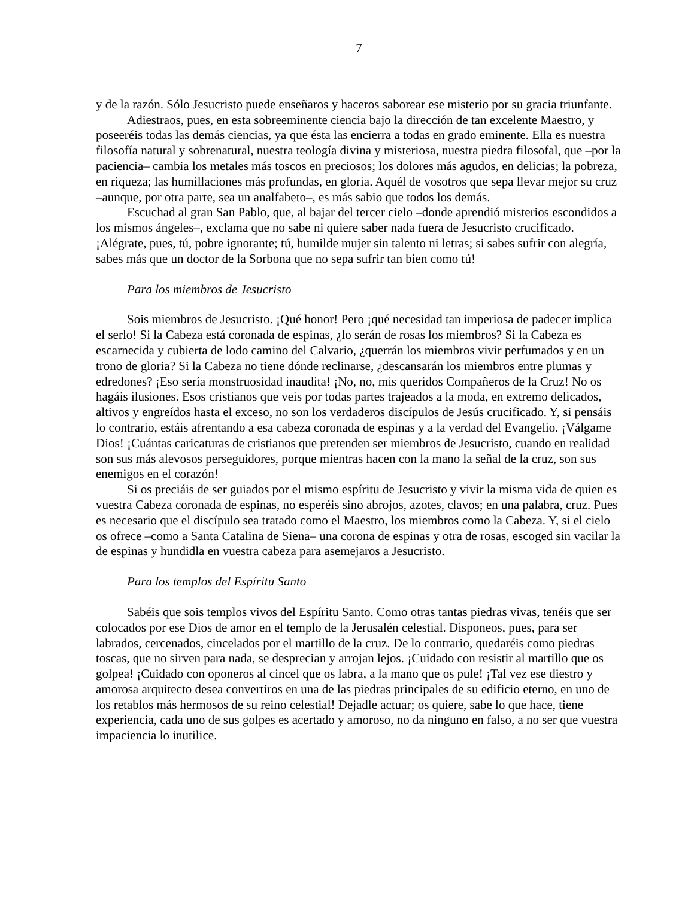7
y de la razón. Sólo Jesucristo puede enseñaros y haceros saborear ese misterio por su gracia triunfante.
Adiestraos, pues, en esta sobreeminente ciencia bajo la dirección de tan excelente Maestro, y poseeréis todas las demás ciencias, ya que ésta las encierra a todas en grado eminente. Ella es nuestra filosofía natural y sobrenatural, nuestra teología divina y misteriosa, nuestra piedra filosofal, que –por la paciencia– cambia los metales más toscos en preciosos; los dolores más agudos, en delicias; la pobreza, en riqueza; las humillaciones más profundas, en gloria. Aquél de vosotros que sepa llevar mejor su cruz –aunque, por otra parte, sea un analfabeto–, es más sabio que todos los demás.
Escuchad al gran San Pablo, que, al bajar del tercer cielo –donde aprendió misterios escondidos a los mismos ángeles–, exclama que no sabe ni quiere saber nada fuera de Jesucristo crucificado. ¡Alégrate, pues, tú, pobre ignorante; tú, humilde mujer sin talento ni letras; si sabes sufrir con alegría, sabes más que un doctor de la Sorbona que no sepa sufrir tan bien como tú!
Para los miembros de Jesucristo
Sois miembros de Jesucristo. ¡Qué honor! Pero ¡qué necesidad tan imperiosa de padecer implica el serlo! Si la Cabeza está coronada de espinas, ¿lo serán de rosas los miembros? Si la Cabeza es escarnecida y cubierta de lodo camino del Calvario, ¿querrán los miembros vivir perfumados y en un trono de gloria? Si la Cabeza no tiene dónde reclinarse, ¿descansarán los miembros entre plumas y edredones? ¡Eso sería monstruosidad inaudita! ¡No, no, mis queridos Compañeros de la Cruz! No os hagáis ilusiones. Esos cristianos que veis por todas partes trajeados a la moda, en extremo delicados, altivos y engreídos hasta el exceso, no son los verdaderos discípulos de Jesús crucificado. Y, si pensáis lo contrario, estáis afrentando a esa cabeza coronada de espinas y a la verdad del Evangelio. ¡Válgame Dios! ¡Cuántas caricaturas de cristianos que pretenden ser miembros de Jesucristo, cuando en realidad son sus más alevosos perseguidores, porque mientras hacen con la mano la señal de la cruz, son sus enemigos en el corazón!
Si os preciáis de ser guiados por el mismo espíritu de Jesucristo y vivir la misma vida de quien es vuestra Cabeza coronada de espinas, no esperéis sino abrojos, azotes, clavos; en una palabra, cruz. Pues es necesario que el discípulo sea tratado como el Maestro, los miembros como la Cabeza. Y, si el cielo os ofrece –como a Santa Catalina de Siena– una corona de espinas y otra de rosas, escoged sin vacilar la de espinas y hundidla en vuestra cabeza para asemejaros a Jesucristo.
Para los templos del Espíritu Santo
Sabéis que sois templos vivos del Espíritu Santo. Como otras tantas piedras vivas, tenéis que ser colocados por ese Dios de amor en el templo de la Jerusalén celestial. Disponeos, pues, para ser labrados, cercenados, cincelados por el martillo de la cruz. De lo contrario, quedaréis como piedras toscas, que no sirven para nada, se desprecian y arrojan lejos. ¡Cuidado con resistir al martillo que os golpea! ¡Cuidado con oponeros al cincel que os labra, a la mano que os pule! ¡Tal vez ese diestro y amorosa arquitecto desea convertiros en una de las piedras principales de su edificio eterno, en uno de los retablos más hermosos de su reino celestial! Dejadle actuar; os quiere, sabe lo que hace, tiene experiencia, cada uno de sus golpes es acertado y amoroso, no da ninguno en falso, a no ser que vuestra impaciencia lo inutilice.